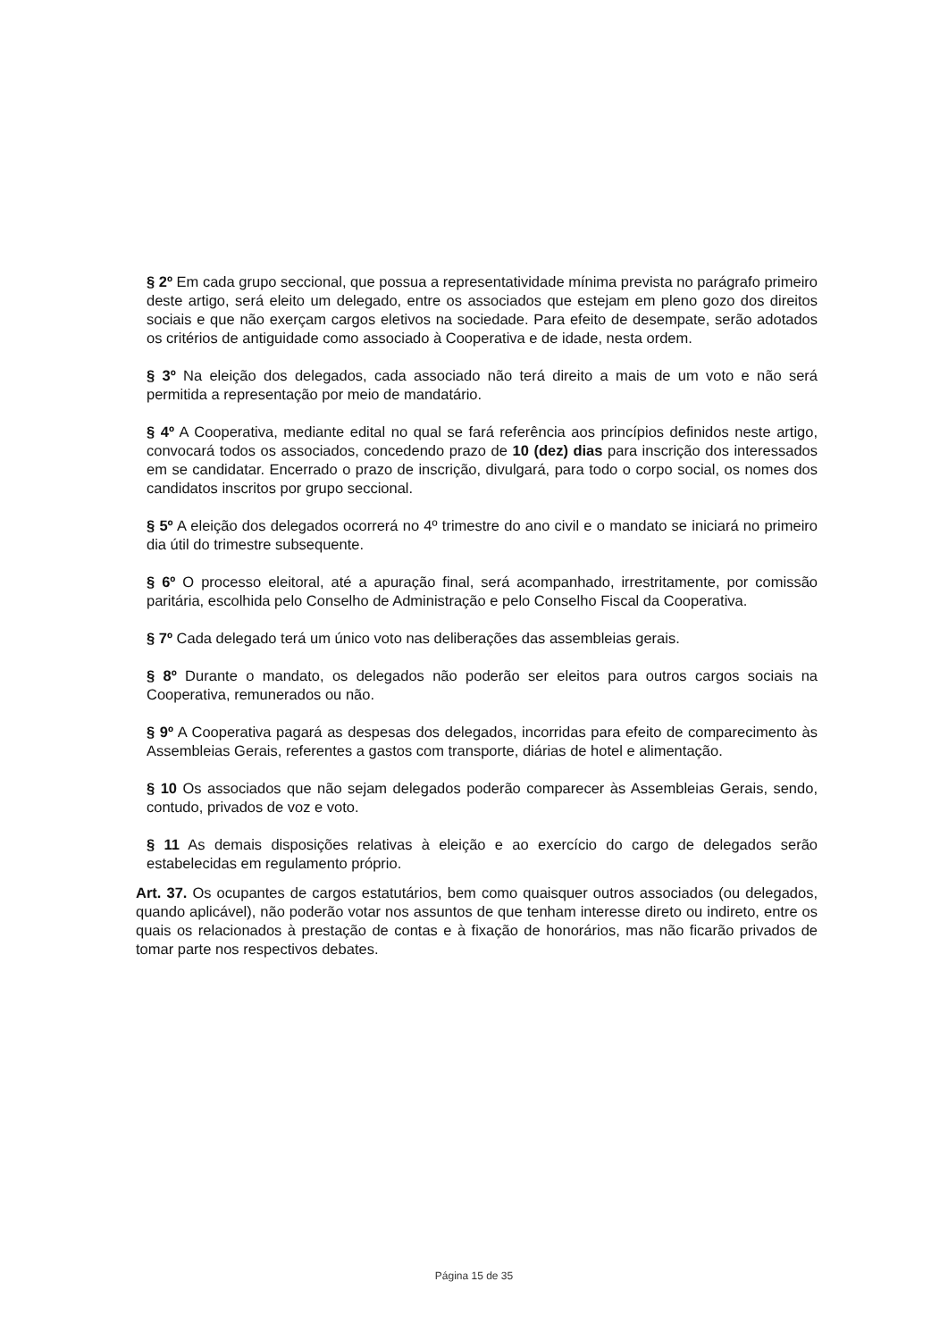§ 2º Em cada grupo seccional, que possua a representatividade mínima prevista no parágrafo primeiro deste artigo, será eleito um delegado, entre os associados que estejam em pleno gozo dos direitos sociais e que não exerçam cargos eletivos na sociedade. Para efeito de desempate, serão adotados os critérios de antiguidade como associado à Cooperativa e de idade, nesta ordem.
§ 3º Na eleição dos delegados, cada associado não terá direito a mais de um voto e não será permitida a representação por meio de mandatário.
§ 4º A Cooperativa, mediante edital no qual se fará referência aos princípios definidos neste artigo, convocará todos os associados, concedendo prazo de 10 (dez) dias para inscrição dos interessados em se candidatar. Encerrado o prazo de inscrição, divulgará, para todo o corpo social, os nomes dos candidatos inscritos por grupo seccional.
§ 5º A eleição dos delegados ocorrerá no 4º trimestre do ano civil e o mandato se iniciará no primeiro dia útil do trimestre subsequente.
§ 6º O processo eleitoral, até a apuração final, será acompanhado, irrestritamente, por comissão paritária, escolhida pelo Conselho de Administração e pelo Conselho Fiscal da Cooperativa.
§ 7º Cada delegado terá um único voto nas deliberações das assembleias gerais.
§ 8º Durante o mandato, os delegados não poderão ser eleitos para outros cargos sociais na Cooperativa, remunerados ou não.
§ 9º A Cooperativa pagará as despesas dos delegados, incorridas para efeito de comparecimento às Assembleias Gerais, referentes a gastos com transporte, diárias de hotel e alimentação.
§ 10 Os associados que não sejam delegados poderão comparecer às Assembleias Gerais, sendo, contudo, privados de voz e voto.
§ 11 As demais disposições relativas à eleição e ao exercício do cargo de delegados serão estabelecidas em regulamento próprio.
Art. 37. Os ocupantes de cargos estatutários, bem como quaisquer outros associados (ou delegados, quando aplicável), não poderão votar nos assuntos de que tenham interesse direto ou indireto, entre os quais os relacionados à prestação de contas e à fixação de honorários, mas não ficarão privados de tomar parte nos respectivos debates.
Página 15 de 35